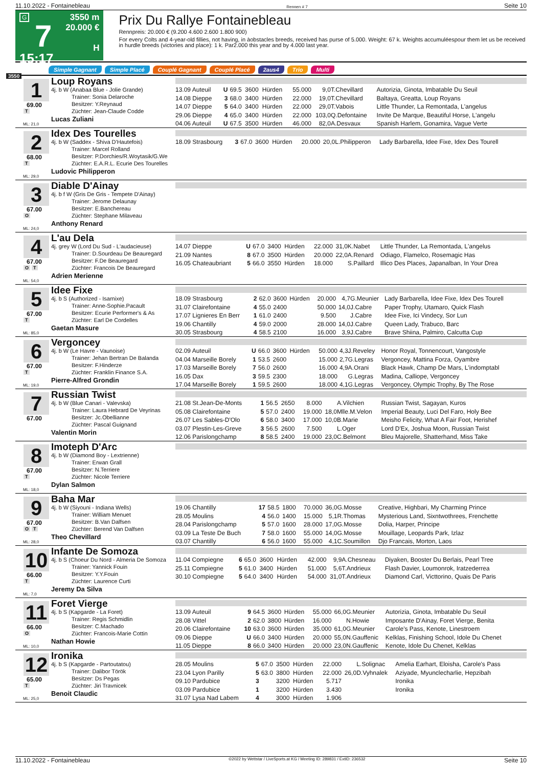11.10.2022 - Fontainebleau Rennen # 7 Seite 10
G
7
15:17
3550 m
20.000 €
H
Prix Du Rallye Fontainebleau
Rennpreis: 20.000 € (9.200 4.600 2.600 1.800 900)
For every Colts and 4-year-old fillies, not having, in àobstacles breeds, received has purse of 5.000. Weight: 67 k. Weights accumuléespour them let us be received in hurdle breeds (victories and place): 1 k. Par2.000 this year and by 4.000 last year.
Simple Gagnant Simple Placé Couplé Gagnant Couplé Placé 2aus4 Trio Multi
3550
1
69.00
T
ML: 21,0
Loup Royans
4j. b W (Anabaa Blue - Jolie Grande)
Trainer: Sonia Delaroche
Besitzer: Y.Reynaud
Züchter: Jean-Claude Codde
Lucas Zuliani
| 13.09 Auteuil | U | 69.5 | 3600 | Hürden | 55.000 | 9,0 | T.Chevillard | Autorizia, Ginota, Imbatable Du Seuil |
| 14.08 Dieppe | 3 | 68.0 | 3400 | Hürden | 22.000 | 19,0 | T.Chevillard | Baltaya, Greatta, Loup Royans |
| 14.07 Dieppe | 5 | 64.0 | 3400 | Hürden | 22.000 | 29,0 | T.Vabois | Little Thunder, La Remontada, L'angelus |
| 29.06 Dieppe | 4 | 65.0 | 3400 | Hürden | 22.000 | 103,0 | Q.Defontaine | Invite De Marque, Beautiful Horse, L'angelu |
| 04.06 Auteuil | U | 67.5 | 3500 | Hürden | 46.000 | 82,0 | A.Desvaux | Spanish Harlem, Gonamira, Vague Verte |
2
68.00
T
ML: 29,0
Idex Des Tourelles
4j. b W (Saddex - Shiva D'Hautefois)
Trainer: Marcel Rolland
Besitzer: P.Dorchies/R.Woytasik/G.We
Züchter: E.A.R.L. Ecurie Des Tourelles
Ludovic Philipperon
| 18.09 Strasbourg | 3 | 67.0 | 3600 | Hürden | 20.000 | 20,0 | L.Philipperon | Lady Barbarella, Idee Fixe, Idex Des Tourell |
3
67.00
O
ML: 24,0
Diable D'Ainay
4j. b f W (Gris De Gris - Tempete D'Ainay)
Trainer: Jerome Delaunay
Besitzer: E.Banchereau
Züchter: Stephane Milaveau
Anthony Renard
4
67.00
O T
ML: 54,0
L'au Dela
4j. grey W (Lord Du Sud - L'audacieuse)
Trainer: D.Sourdeau De Beauregard
Besitzer: F.De Beauregard
Züchter: Francois De Beauregard
Adrien Merienne
| 14.07 Dieppe | U | 67.0 | 3400 | Hürden | 22.000 | 31,0 | K.Nabet | Little Thunder, La Remontada, L'angelus |
| 21.09 Nantes | 8 | 67.0 | 3500 | Hürden | 20.000 | 22,0 | A.Renard | Odiago, Flamelco, Rosemagic Has |
| 16.05 Chateaubriant | 5 | 66.0 | 3550 | Hürden | 18.000 | | S.Paillard | Illico Des Places, Japanalban, In Your Drea |
5
67.00
T
ML: 85,0
Idee Fixe
4j. b S (Authorized - Isarnixe)
Trainer: Anne-Sophie.Pacault
Besitzer: Ecurie Performer's & As
Züchter: Earl De Cordelles
Gaetan Masure
| 18.09 Strasbourg | 2 | 62.0 | 3600 | Hürden | 20.000 | 4,7 | G.Meunier | Lady Barbarella, Idee Fixe, Idex Des Tourell |
| 31.07 Clairefontaine | 4 | 55.0 | 2400 | | 50.000 | 14,0 | J.Cabre | Paper Trophy, Utamaro, Quick Flash |
| 17.07 Lignieres En Berr | 1 | 61.0 | 2400 | | 9.500 | | J.Cabre | Idee Fixe, Ici Vindecy, Sor Lun |
| 19.06 Chantilly | 4 | 59.0 | 2000 | | 28.000 | 14,0 | J.Cabre | Queen Lady, Trabuco, Barc |
| 30.05 Strasbourg | 4 | 58.5 | 2100 | | 16.000 | 3,9 | J.Cabre | Brave Shiina, Palmiro, Calcutta Cup |
6
67.00
T
ML: 19,0
Vergoncey
4j. b W (Le Havre - Vaunoise)
Trainer: Jehan Bertran De Balanda
Besitzer: F.Hinderze
Züchter: Franklin Finance S.A.
Pierre-Alfred Grondin
| 02.09 Auteuil | U | 66.0 | 3600 | Hürden | 50.000 | 4,3 | J.Reveley | Honor Royal, Tonnencourt, Vangostyle |
| 04.04 Marseille Borely | 1 | 53.5 | 2600 | | 15.000 | 2,7 | G.Legras | Vergoncey, Mattina Forza, Oyambre |
| 17.03 Marseille Borely | 7 | 56.0 | 2600 | | 16.000 | 4,9 | A.Orani | Black Hawk, Champ De Mars, L'indomptabl |
| 16.05 Dax | 3 | 59.5 | 2300 | | 18.000 | | G.Legras | Madina, Calliope, Vergoncey |
| 17.04 Marseille Borely | 1 | 59.5 | 2600 | | 18.000 | 4,1 | G.Legras | Vergoncey, Olympic Trophy, By The Rose |
7
67.00
Russian Twist
4j. b W (Blue Canari - Valevska)
Trainer: Laura Hebrard De Veyrinas
Besitzer: Jc.Obellianne
Züchter: Pascal Guignand
Valentin Morin
| 21.08 St.Jean-De-Monts | 1 | 56.5 | 2650 | | 8.000 | | A.Vilchien | Russian Twist, Sagayan, Kuros |
| 05.08 Clairefontaine | 5 | 57.0 | 2400 | | 19.000 | 18,0 | Mlle.M.Velon | Imperial Beauty, Luci Del Faro, Holy Bee |
| 26.07 Les Sables-D'Olo | 6 | 58.0 | 3400 | | 17.000 | 10,0 | B.Marie | Meisho Felicity, What A Fair Foot, Herishef |
| 03.07 Plestin-Les-Greve | 3 | 56.5 | 2600 | | 7.500 | | L.Oger | Lord D'Ex, Joshua Moon, Russian Twist |
| 12.06 Parislongchamp | 8 | 58.5 | 2400 | | 19.000 | 23,0 | C.Belmont | Bleu Majorelle, Shatterhand, Miss Take |
8
67.00
T
ML: 18,0
Imoteph D'Arc
4j. b W (Diamond Boy - Lextrienne)
Trainer: Erwan Grall
Besitzer: N.Terriere
Züchter: Nicole Terriere
Dylan Salmon
9
67.00
O T
ML: 28,0
Baha Mar
4j. b W (Siyouni - Indiana Wells)
Trainer: William Menuet
Besitzer: B.Van Dalfsen
Züchter: Berend Van Dalfsen
Theo Chevillard
| 19.06 Chantilly | 17 | 58.5 | 1800 | | 70.000 | 36,0 | G.Mosse | Creative, Highbari, My Charming Prince |
| 28.05 Moulins | 4 | 56.0 | 1400 | | 15.000 | 5,1 | R.Thomas | Mysterious Land, Sixntwothrees, Frenchette |
| 28.04 Parislongchamp | 5 | 57.0 | 1600 | | 28.000 | 17,0 | G.Mosse | Dolia, Harper, Principe |
| 03.09 La Teste De Buch | 7 | 58.0 | 1600 | | 55.000 | 14,0 | G.Mosse | Mouillage, Leopards Park, Izlaz |
| 03.07 Chantilly | 6 | 56.0 | 1600 | | 55.000 | 4,1 | C.Soumillon | Djo Francais, Morton, Laos |
10
66.00
T
ML: 7,0
Infante De Somoza
4j. b S (Choeur Du Nord - Almeria De Somoza
Trainer: Yannick Fouin
Besitzer: Y.Y.Fouin
Züchter: Laurence Curti
Jeremy Da Silva
| 11.04 Compiegne | 6 | 65.0 | 3600 | Hürden | 42.000 | 9,9 | A.Chesneau | Diyaken, Booster Du Berlais, Pearl Tree |
| 25.11 Compiegne | 5 | 61.0 | 3400 | Hürden | 51.000 | 5,6 | T.Andrieux | Flash Davier, Loumonrok, Iratzederrea |
| 30.10 Compiegne | 5 | 64.0 | 3400 | Hürden | 54.000 | 31,0 | T.Andrieux | Diamond Carl, Victtorino, Quais De Paris |
11
66.00
O
ML: 10,0
Foret Vierge
4j. b S (Kapgarde - La Foret)
Trainer: Regis Schmidlin
Besitzer: C.Machado
Züchter: Francois-Marie Cottin
Nathan Howie
| 13.09 Auteuil | 9 | 64.5 | 3600 | Hürden | 55.000 | 66,0 | G.Meunier | Autorizia, Ginota, Imbatable Du Seuil |
| 28.08 Vittel | 2 | 62.0 | 3800 | Hürden | 16.000 | | N.Howie | Imposante D'Ainay, Foret Vierge, Benita |
| 20.06 Clairefontaine | 10 | 63.0 | 3600 | Hürden | 35.000 | 61,0 | G.Meunier | Carole's Pass, Kenote, Linestroem |
| 09.06 Dieppe | U | 66.0 | 3400 | Hürden | 20.000 | 55,0 | N.Gauffenic | Kelklas, Finishing School, Idole Du Chenet |
| 11.05 Dieppe | 8 | 66.0 | 3400 | Hürden | 20.000 | 23,0 | N.Gauffenic | Kenote, Idole Du Chenet, Kelklas |
12
65.00
T
ML: 25,0
Ironika
4j. b S (Kapgarde - Partoutatou)
Trainer: Dalibor Török
Besitzer: Ds Pegas
Züchter: Jiri Travnicek
Benoit Claudic
| 28.05 Moulins | 5 | 67.0 | 3500 | Hürden | 22.000 | | L.Solignac | Amelia Earhart, Eloisha, Carole's Pass |
| 23.04 Lyon Parilly | 5 | 63.0 | 3800 | Hürden | 22.000 | 26,0 | D.Vyhnalek | Aziyade, Myunclecharlie, Hepzibah |
| 09.10 Pardubice | 3 | | 3200 | Hürden | 5.717 | | | Ironika |
| 03.09 Pardubice | 1 | | 3200 | Hürden | 3.430 | | | Ironika |
| 31.07 Lysa Nad Labem | 4 | | 3000 | Hürden | 1.906 | | | |
11.10.2022 - Fontainebleau ©2022 by Wettstar / LiveSports.at KG / Meeting ID: 289831 / ExtID: 236532 Seite 10